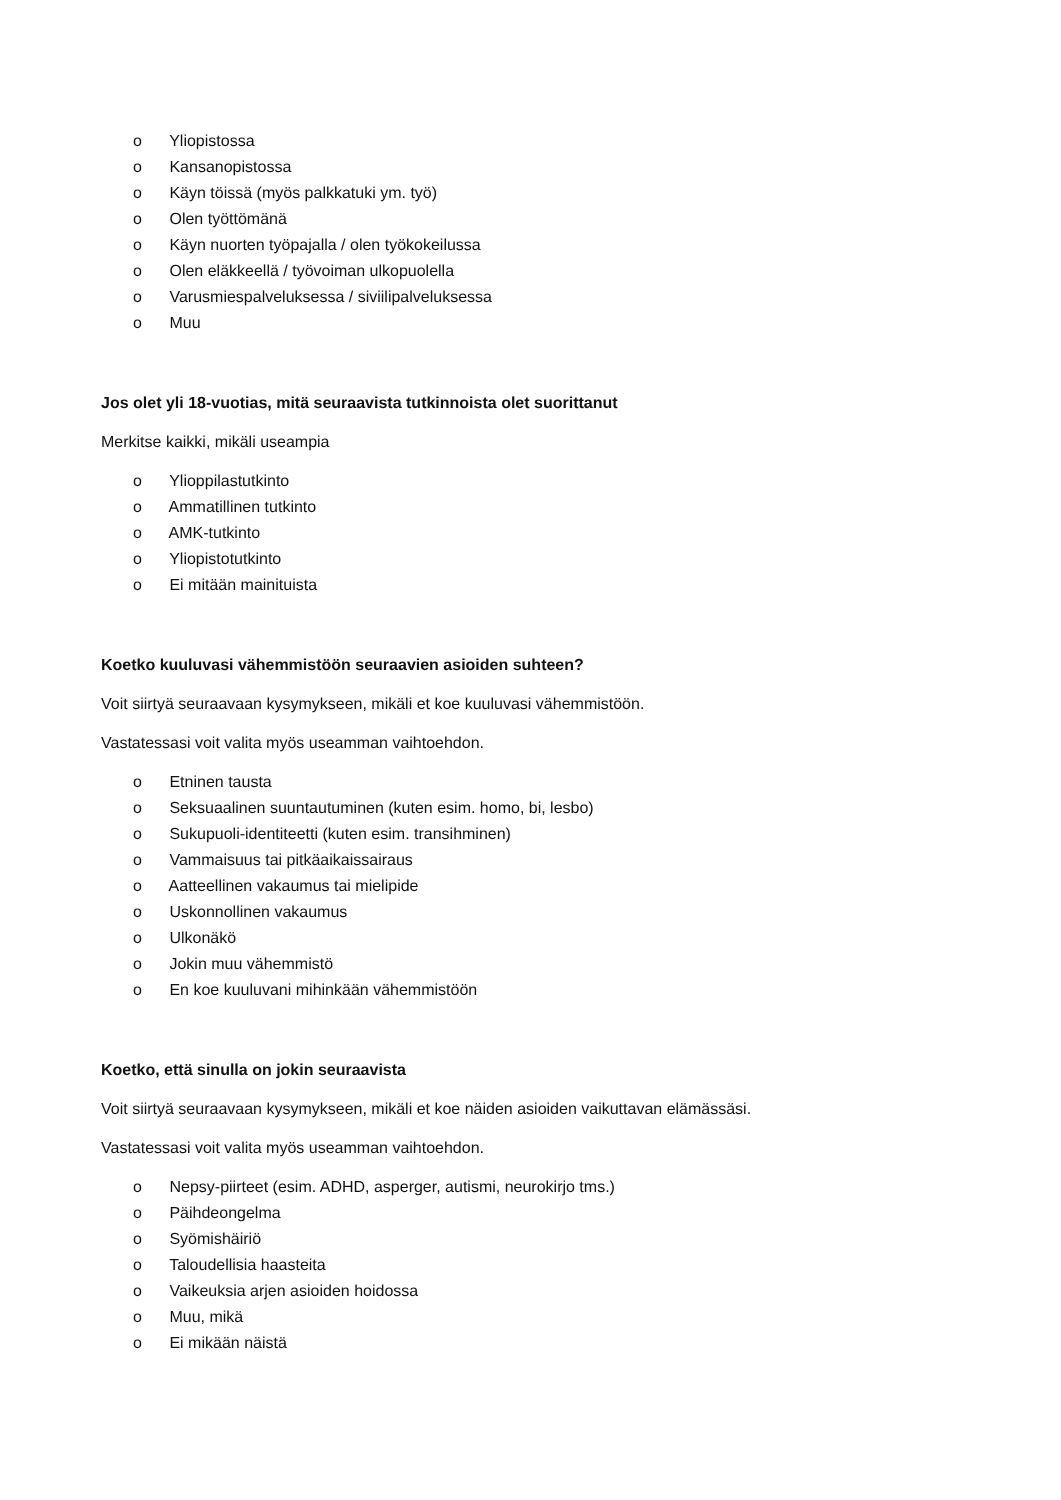o Yliopistossa
o Kansanopistossa
o Käyn töissä (myös palkkatuki ym. työ)
o Olen työttömänä
o Käyn nuorten työpajalla / olen työkokeilussa
o Olen eläkkeellä / työvoiman ulkopuolella
o Varusmiespalveluksessa / siviilipalveluksessa
o Muu
Jos olet yli 18-vuotias, mitä seuraavista tutkinnoista olet suorittanut
Merkitse kaikki, mikäli useampia
o Ylioppilastutkinto
o Ammatillinen tutkinto
o AMK-tutkinto
o Yliopistotutkinto
o Ei mitään mainituista
Koetko kuuluvasi vähemmistöön seuraavien asioiden suhteen?
Voit siirtyä seuraavaan kysymykseen, mikäli et koe kuuluvasi vähemmistöön.
Vastatessasi voit valita myös useamman vaihtoehdon.
o Etninen tausta
o Seksuaalinen suuntautuminen (kuten esim. homo, bi, lesbo)
o Sukupuoli-identiteetti (kuten esim. transihminen)
o Vammaisuus tai pitkäaikaissairaus
o Aatteellinen vakaumus tai mielipide
o Uskonnollinen vakaumus
o Ulkonäkö
o Jokin muu vähemmistö
o En koe kuuluvani mihinkään vähemmistöön
Koetko, että sinulla on jokin seuraavista
Voit siirtyä seuraavaan kysymykseen, mikäli et koe näiden asioiden vaikuttavan elämässäsi.
Vastatessasi voit valita myös useamman vaihtoehdon.
o Nepsy-piirteet (esim. ADHD, asperger, autismi, neurokirjo tms.)
o Päihdeongelma
o Syömishäiriö
o Taloudellisia haasteita
o Vaikeuksia arjen asioiden hoidossa
o Muu, mikä
o Ei mikään näistä